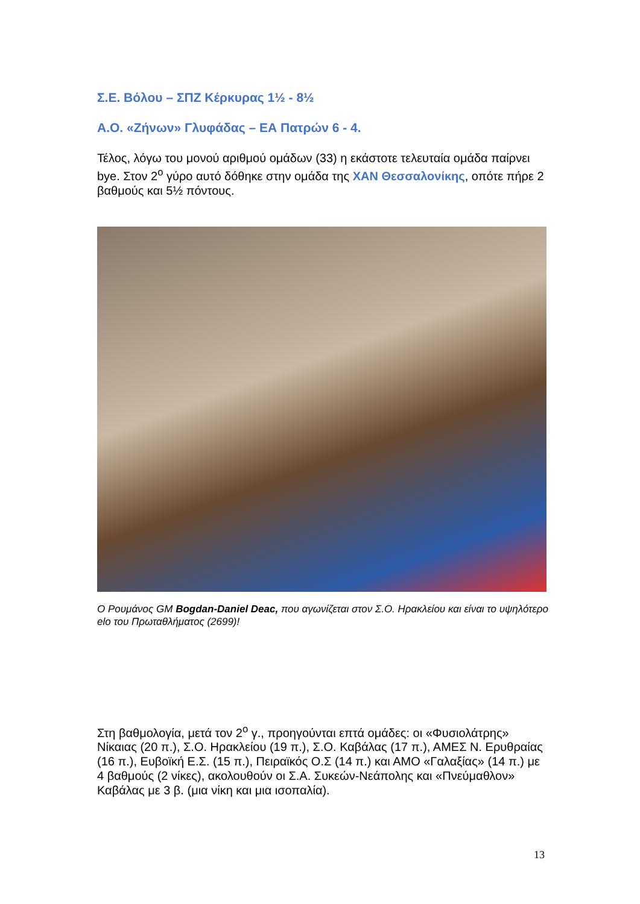Σ.Ε. Βόλου – ΣΠΖ Κέρκυρας 1½ - 8½
Α.Ο. «Ζήνων» Γλυφάδας – ΕΑ Πατρών 6 - 4.
Τέλος, λόγω του μονού αριθμού ομάδων (33) η εκάστοτε τελευταία ομάδα παίρνει bye. Στον 2<sup>ο</sup> γύρο αυτό δόθηκε στην ομάδα της ΧΑΝ Θεσσαλονίκης, οπότε πήρε 2 βαθμούς και 5½ πόντους.
Ο Ρουμάνος GM Bogdan-Daniel Deac, που αγωνίζεται στον Σ.Ο. Ηρακλείου και είναι το υψηλότερο elo του Πρωταθλήματος (2699)!
Στη βαθμολογία, μετά τον 2<sup>ο</sup> γ., προηγούνται επτά ομάδες: οι «Φυσιολάτρης» Νίκαιας (20 π.), Σ.Ο. Ηρακλείου (19 π.), Σ.Ο. Καβάλας (17 π.), ΑΜΕΣ Ν. Ερυθραίας (16 π.), Ευβοϊκή Ε.Σ. (15 π.), Πειραϊκός Ο.Σ (14 π.) και ΑΜΟ «Γαλαξίας» (14 π.) με 4 βαθμούς (2 νίκες), ακολουθούν οι Σ.Α. Συκεών-Νεάπολης και «Πνεύμαθλον» Καβάλας με 3 β. (μια νίκη και μια ισοπαλία).
13